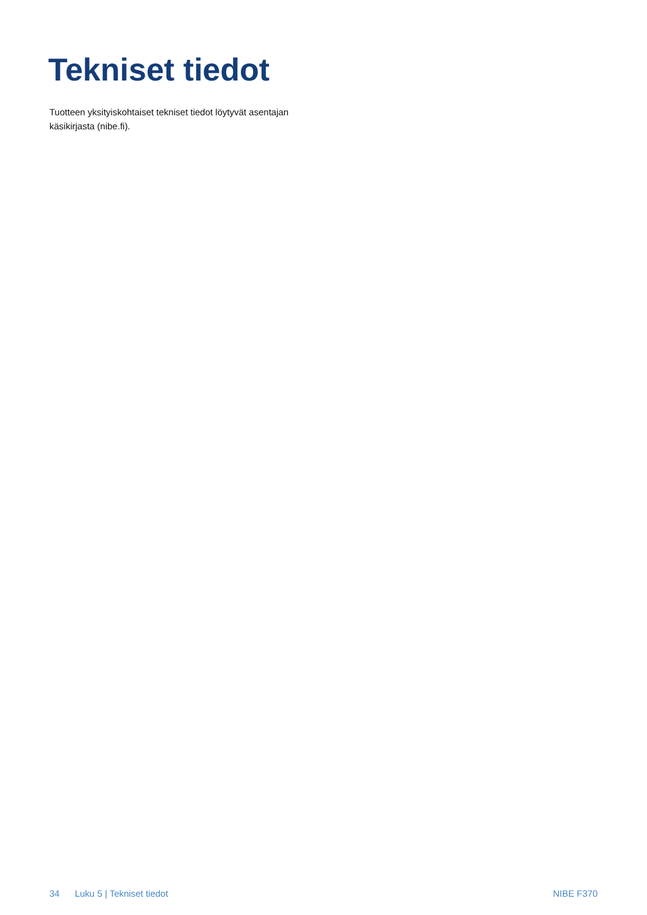Tekniset tiedot
Tuotteen yksityiskohtaiset tekniset tiedot löytyvät asentajan käsikirjasta (nibe.fi).
34 Luku 5 | Tekniset tiedot NIBE F370